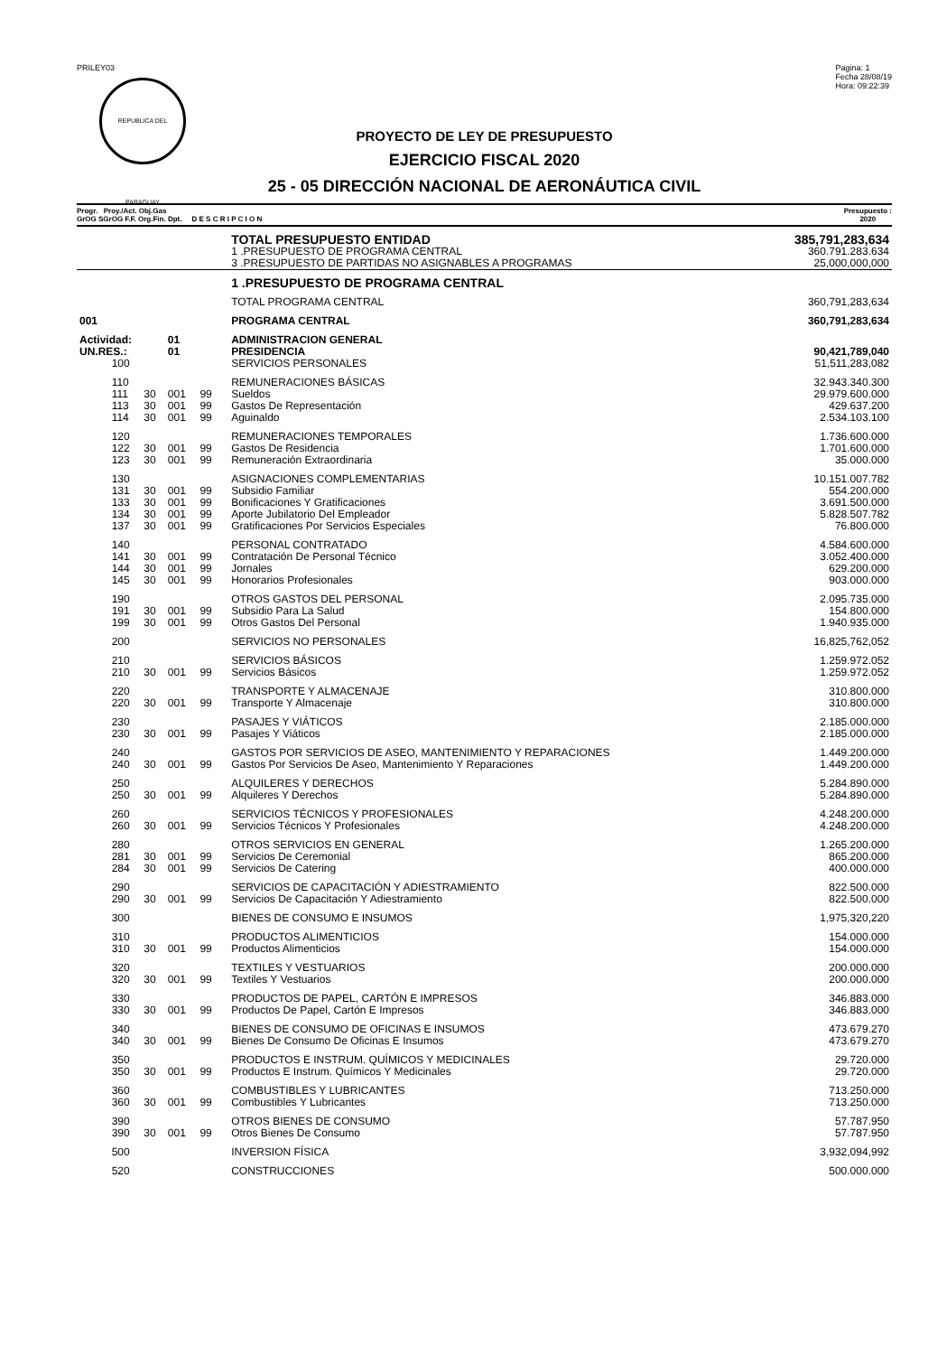PRILEY03
REPUBLICA DEL PARAGUAY
Pagina: 1
Fecha 28/08/19
Hora: 09:22:39
PROYECTO DE LEY DE PRESUPUESTO
EJERCICIO FISCAL 2020
25 - 05 DIRECCIÓN NACIONAL DE AERONÁUTICA CIVIL
Progr. Proy./Act. Obj.Gas
GrOG SGrOG F.F. Org.Fin. Dpt. D E S C R I P C I O N
Presupuesto :
2020
| | | | | | | TOTAL PRESUPUESTO ENTIDAD | 385,791,283,634 |
| | | | | | | 1 .PRESUPUESTO DE PROGRAMA CENTRAL | 360.791.283.634 |
| | | | | | | 3 .PRESUPUESTO DE PARTIDAS NO ASIGNABLES A PROGRAMAS | 25,000,000,000 |
| | | | | | | 1 .PRESUPUESTO DE PROGRAMA CENTRAL | |
| | | | | | | TOTAL PROGRAMA CENTRAL | 360,791,283,634 |
| 001 | | | | | | PROGRAMA CENTRAL | 360,791,283,634 |
| Actividad: | | | 01 | | | ADMINISTRACION GENERAL | |
| UN.RES.: | | | 01 | | | PRESIDENCIA | 90,421,789,040 |
| | 100 | | | | | SERVICIOS PERSONALES | 51,511,283,082 |
| | 110 | | | | | REMUNERACIONES BÁSICAS | 32.943.340.300 |
| | 111 | 30 | 001 | 99 | | Sueldos | 29.979.600.000 |
| | 113 | 30 | 001 | 99 | | Gastos De Representación | 429.637.200 |
| | 114 | 30 | 001 | 99 | | Aguinaldo | 2.534.103.100 |
| | 120 | | | | | REMUNERACIONES TEMPORALES | 1.736.600.000 |
| | 122 | 30 | 001 | 99 | | Gastos De Residencia | 1.701.600.000 |
| | 123 | 30 | 001 | 99 | | Remuneración Extraordinaria | 35.000.000 |
| | 130 | | | | | ASIGNACIONES COMPLEMENTARIAS | 10.151.007.782 |
| | 131 | 30 | 001 | 99 | | Subsidio Familiar | 554.200.000 |
| | 133 | 30 | 001 | 99 | | Bonificaciones Y Gratificaciones | 3.691.500.000 |
| | 134 | 30 | 001 | 99 | | Aporte Jubilatorio Del Empleador | 5.828.507.782 |
| | 137 | 30 | 001 | 99 | | Gratificaciones Por Servicios Especiales | 76.800.000 |
| | 140 | | | | | PERSONAL CONTRATADO | 4.584.600.000 |
| | 141 | 30 | 001 | 99 | | Contratación De Personal Técnico | 3.052.400.000 |
| | 144 | 30 | 001 | 99 | | Jornales | 629.200.000 |
| | 145 | 30 | 001 | 99 | | Honorarios Profesionales | 903.000.000 |
| | 190 | | | | | OTROS GASTOS DEL PERSONAL | 2.095.735.000 |
| | 191 | 30 | 001 | 99 | | Subsidio Para La Salud | 154.800.000 |
| | 199 | 30 | 001 | 99 | | Otros Gastos Del Personal | 1.940.935.000 |
| | 200 | | | | | SERVICIOS NO PERSONALES | 16,825,762,052 |
| | 210 | | | | | SERVICIOS BÁSICOS | 1.259.972.052 |
| | 210 | 30 | 001 | 99 | | Servicios Básicos | 1.259.972.052 |
| | 220 | | | | | TRANSPORTE Y ALMACENAJE | 310.800.000 |
| | 220 | 30 | 001 | 99 | | Transporte Y Almacenaje | 310.800.000 |
| | 230 | | | | | PASAJES Y VIÁTICOS | 2.185.000.000 |
| | 230 | 30 | 001 | 99 | | Pasajes Y Viáticos | 2.185.000.000 |
| | 240 | | | | | GASTOS POR SERVICIOS DE ASEO, MANTENIMIENTO Y REPARACIONES | 1.449.200.000 |
| | 240 | 30 | 001 | 99 | | Gastos Por Servicios De Aseo, Mantenimiento Y Reparaciones | 1.449.200.000 |
| | 250 | | | | | ALQUILERES Y DERECHOS | 5.284.890.000 |
| | 250 | 30 | 001 | 99 | | Alquileres Y Derechos | 5.284.890.000 |
| | 260 | | | | | SERVICIOS TÉCNICOS Y PROFESIONALES | 4.248.200.000 |
| | 260 | 30 | 001 | 99 | | Servicios Técnicos Y Profesionales | 4.248.200.000 |
| | 280 | | | | | OTROS SERVICIOS EN GENERAL | 1.265.200.000 |
| | 281 | 30 | 001 | 99 | | Servicios De Ceremonial | 865.200.000 |
| | 284 | 30 | 001 | 99 | | Servicios De Catering | 400.000.000 |
| | 290 | | | | | SERVICIOS DE CAPACITACIÓN Y ADIESTRAMIENTO | 822.500.000 |
| | 290 | 30 | 001 | 99 | | Servicios De Capacitación Y Adiestramiento | 822.500.000 |
| | 300 | | | | | BIENES DE CONSUMO E INSUMOS | 1,975,320,220 |
| | 310 | | | | | PRODUCTOS ALIMENTICIOS | 154.000.000 |
| | 310 | 30 | 001 | 99 | | Productos Alimenticios | 154.000.000 |
| | 320 | | | | | TEXTILES Y VESTUARIOS | 200.000.000 |
| | 320 | 30 | 001 | 99 | | Textiles Y Vestuarios | 200.000.000 |
| | 330 | | | | | PRODUCTOS DE PAPEL, CARTÓN E IMPRESOS | 346.883.000 |
| | 330 | 30 | 001 | 99 | | Productos De Papel, Cartón E Impresos | 346.883.000 |
| | 340 | | | | | BIENES DE CONSUMO DE OFICINAS E INSUMOS | 473.679.270 |
| | 340 | 30 | 001 | 99 | | Bienes De Consumo De Oficinas E Insumos | 473.679.270 |
| | 350 | | | | | PRODUCTOS E INSTRUM. QUÍMICOS Y MEDICINALES | 29.720.000 |
| | 350 | 30 | 001 | 99 | | Productos E Instrum. Químicos Y Medicinales | 29.720.000 |
| | 360 | | | | | COMBUSTIBLES Y LUBRICANTES | 713.250.000 |
| | 360 | 30 | 001 | 99 | | Combustibles Y Lubricantes | 713.250.000 |
| | 390 | | | | | OTROS BIENES DE CONSUMO | 57.787.950 |
| | 390 | 30 | 001 | 99 | | Otros Bienes De Consumo | 57.787.950 |
| | 500 | | | | | INVERSION FÍSICA | 3,932,094,992 |
| | 520 | | | | | CONSTRUCCIONES | 500.000.000 |